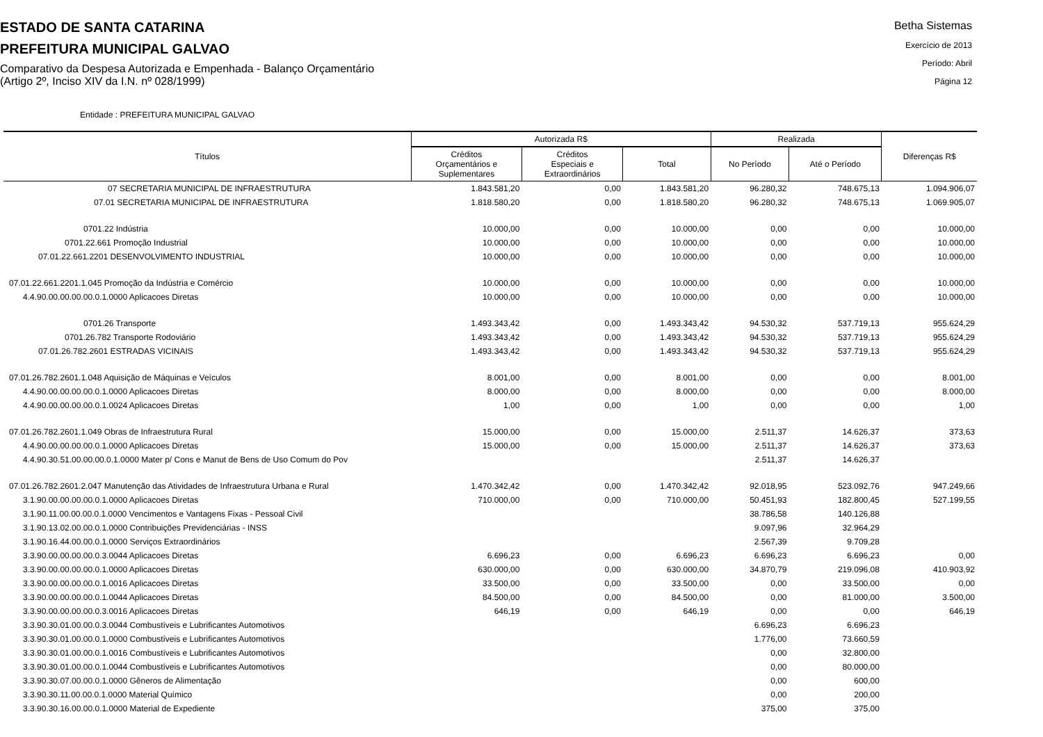ESTADO DE SANTA CATARINA
PREFEITURA MUNICIPAL GALVAO
Comparativo da Despesa Autorizada e Empenhada - Balanço Orçamentário
(Artigo 2º, Inciso XIV da I.N. nº 028/1999)
Betha Sistemas
Exercício de 2013
Período: Abril
Página 12
Entidade : PREFEITURA MUNICIPAL GALVAO
| Títulos | Autorizada R$ | | | Realizada | | Diferenças R$ |
| --- | --- | --- | --- | --- | --- | --- |
| | Créditos Orçamentários e Suplementares | Créditos Especiais e Extraordinários | Total | No Período | Até o Período | |
| 07 SECRETARIA MUNICIPAL DE INFRAESTRUTURA | 1.843.581,20 | 0,00 | 1.843.581,20 | 96.280,32 | 748.675,13 | 1.094.906,07 |
| 07.01 SECRETARIA MUNICIPAL DE INFRAESTRUTURA | 1.818.580,20 | 0,00 | 1.818.580,20 | 96.280,32 | 748.675,13 | 1.069.905,07 |
| 0701.22 Indústria | 10.000,00 | 0,00 | 10.000,00 | 0,00 | 0,00 | 10.000,00 |
| 0701.22.661 Promoção Industrial | 10.000,00 | 0,00 | 10.000,00 | 0,00 | 0,00 | 10.000,00 |
| 07.01.22.661.2201 DESENVOLVIMENTO INDUSTRIAL | 10.000,00 | 0,00 | 10.000,00 | 0,00 | 0,00 | 10.000,00 |
| 07.01.22.661.2201.1.045 Promoção da Indústria e Comércio | 10.000,00 | 0,00 | 10.000,00 | 0,00 | 0,00 | 10.000,00 |
| 4.4.90.00.00.00.00.0.1.0000 Aplicacoes Diretas | 10.000,00 | 0,00 | 10.000,00 | 0,00 | 0,00 | 10.000,00 |
| 0701.26 Transporte | 1.493.343,42 | 0,00 | 1.493.343,42 | 94.530,32 | 537.719,13 | 955.624,29 |
| 0701.26.782 Transporte Rodoviário | 1.493.343,42 | 0,00 | 1.493.343,42 | 94.530,32 | 537.719,13 | 955.624,29 |
| 07.01.26.782.2601 ESTRADAS VICINAIS | 1.493.343,42 | 0,00 | 1.493.343,42 | 94.530,32 | 537.719,13 | 955.624,29 |
| 07.01.26.782.2601.1.048 Aquisição de Máquinas e Veículos | 8.001,00 | 0,00 | 8.001,00 | 0,00 | 0,00 | 8.001,00 |
| 4.4.90.00.00.00.00.0.1.0000 Aplicacoes Diretas | 8.000,00 | 0,00 | 8.000,00 | 0,00 | 0,00 | 8.000,00 |
| 4.4.90.00.00.00.00.0.1.0024 Aplicacoes Diretas | 1,00 | 0,00 | 1,00 | 0,00 | 0,00 | 1,00 |
| 07.01.26.782.2601.1.049 Obras de Infraestrutura Rural | 15.000,00 | 0,00 | 15.000,00 | 2.511,37 | 14.626,37 | 373,63 |
| 4.4.90.00.00.00.00.0.1.0000 Aplicacoes Diretas | 15.000,00 | 0,00 | 15.000,00 | 2.511,37 | 14.626,37 | 373,63 |
| 4.4.90.30.51.00.00.00.0.1.0000 Mater p/ Cons e Manut de Bens de Uso Comum do Pov | | | | 2.511,37 | 14.626,37 | |
| 07.01.26.782.2601.2.047 Manutenção das Atividades de Infraestrutura Urbana e Rural | 1.470.342,42 | 0,00 | 1.470.342,42 | 92.018,95 | 523.092,76 | 947.249,66 |
| 3.1.90.00.00.00.00.0.1.0000 Aplicacoes Diretas | 710.000,00 | 0,00 | 710.000,00 | 50.451,93 | 182.800,45 | 527.199,55 |
| 3.1.90.11.00.00.00.0.1.0000 Vencimentos e Vantagens Fixas - Pessoal Civil | | | | 38.786,58 | 140.126,88 | |
| 3.1.90.13.02.00.00.0.1.0000 Contribuições Previdenciárias - INSS | | | | 9.097,96 | 32.964,29 | |
| 3.1.90.16.44.00.00.0.1.0000 Serviços Extraordinários | | | | 2.567,39 | 9.709,28 | |
| 3.3.90.00.00.00.00.0.3.0044 Aplicacoes Diretas | 6.696,23 | 0,00 | 6.696,23 | 6.696,23 | 6.696,23 | 0,00 |
| 3.3.90.00.00.00.00.0.1.0000 Aplicacoes Diretas | 630.000,00 | 0,00 | 630.000,00 | 34.870,79 | 219.096,08 | 410.903,92 |
| 3.3.90.00.00.00.00.0.1.0016 Aplicacoes Diretas | 33.500,00 | 0,00 | 33.500,00 | 0,00 | 33.500,00 | 0,00 |
| 3.3.90.00.00.00.00.0.1.0044 Aplicacoes Diretas | 84.500,00 | 0,00 | 84.500,00 | 0,00 | 81.000,00 | 3.500,00 |
| 3.3.90.00.00.00.00.0.3.0016 Aplicacoes Diretas | 646,19 | 0,00 | 646,19 | 0,00 | 0,00 | 646,19 |
| 3.3.90.30.01.00.00.0.3.0044 Combustíveis e Lubrificantes Automotivos | | | | 6.696,23 | 6.696,23 | |
| 3.3.90.30.01.00.00.0.1.0000 Combustíveis e Lubrificantes Automotivos | | | | 1.776,00 | 73.660,59 | |
| 3.3.90.30.01.00.00.0.1.0016 Combustíveis e Lubrificantes Automotivos | | | | 0,00 | 32.800,00 | |
| 3.3.90.30.01.00.00.0.1.0044 Combustíveis e Lubrificantes Automotivos | | | | 0,00 | 80.000,00 | |
| 3.3.90.30.07.00.00.0.1.0000 Gêneros de Alimentação | | | | 0,00 | 600,00 | |
| 3.3.90.30.11.00.00.0.1.0000 Material Químico | | | | 0,00 | 200,00 | |
| 3.3.90.30.16.00.00.0.1.0000 Material de Expediente | | | | 375,00 | 375,00 | |